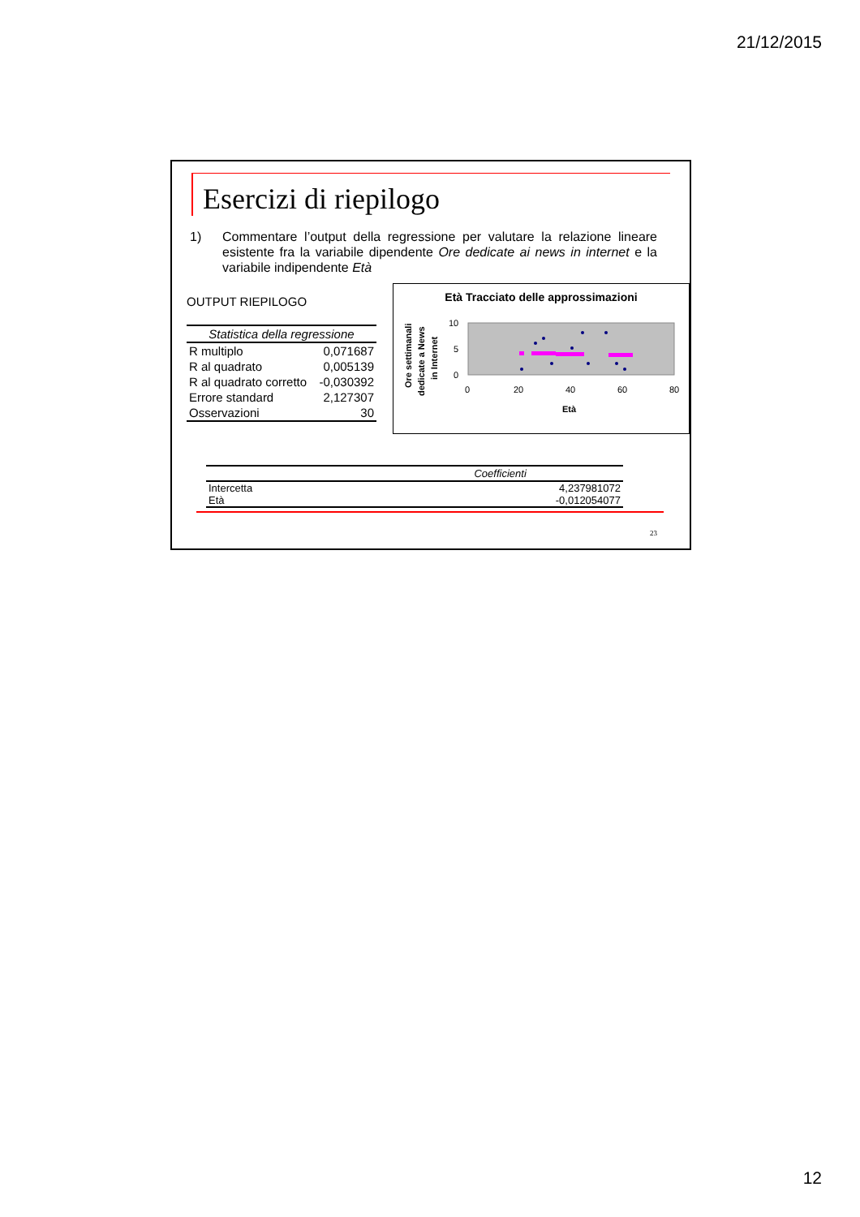21/12/2015
Esercizi di riepilogo
1) Commentare l’output della regressione per valutare la relazione lineare esistente fra la variabile dipendente Ore dedicate ai news in internet e la variabile indipendente Età
OUTPUT RIEPILOGO
| Statistica della regressione | |
| --- | --- |
| R multiplo | 0,071687 |
| R al quadrato | 0,005139 |
| R al quadrato corretto | -0,030392 |
| Errore standard | 2,127307 |
| Osservazioni | 30 |
Età Tracciato delle approssimazioni
Ore settimanali
dedicate a News
in Internet
10
5
0
0
20
40
60
80
Età
| | Coefficienti |
| --- | --- |
| Intercetta | 4,237981072 |
| Età | -0,012054077 |
23
12